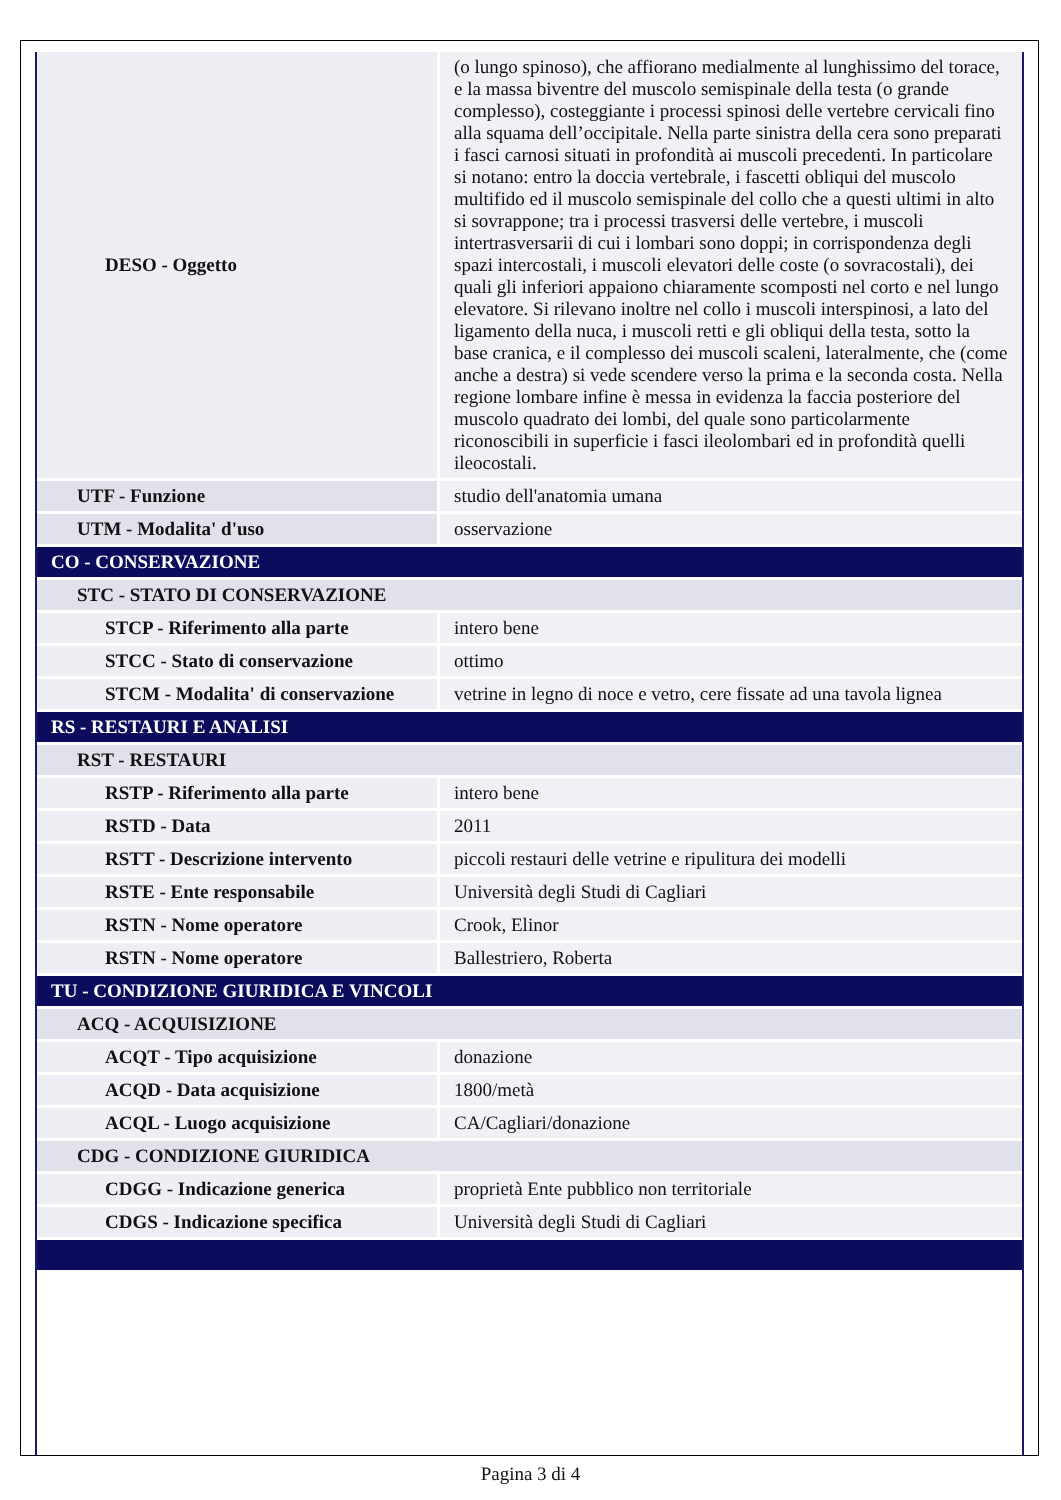| DESO - Oggetto | (o lungo spinoso), che affiorano medialmente al lunghissimo del torace, e la massa biventre del muscolo semispinale della testa (o grande complesso), costeggiante i processi spinosi delle vertebre cervicali fino alla squama dell’occipitale. Nella parte sinistra della cera sono preparati i fasci carnosi situati in profondità ai muscoli precedenti. In particolare si notano: entro la doccia vertebrale, i fascetti obliqui del muscolo multifido ed il muscolo semispinale del collo che a questi ultimi in alto si sovrappone; tra i processi trasversi delle vertebre, i muscoli intertrasversarii di cui i lombari sono doppi; in corrispondenza degli spazi intercostali, i muscoli elevatori delle coste (o sovracostali), dei quali gli inferiori appaiono chiaramente scomposti nel corto e nel lungo elevatore. Si rilevano inoltre nel collo i muscoli interspinosi, a lato del ligamento della nuca, i muscoli retti e gli obliqui della testa, sotto la base cranica, e il complesso dei muscoli scaleni, lateralmente, che (come anche a destra) si vede scendere verso la prima e la seconda costa. Nella regione lombare infine è messa in evidenza la faccia posteriore del muscolo quadrato dei lombi, del quale sono particolarmente riconoscibili in superficie i fasci ileolombari ed in profondità quelli ileocostali. |
| UTF - Funzione | studio dell'anatomia umana |
| UTM - Modalita' d'uso | osservazione |
| CO - CONSERVAZIONE | |
| STC - STATO DI CONSERVAZIONE | |
| STCP - Riferimento alla parte | intero bene |
| STCC - Stato di conservazione | ottimo |
| STCM - Modalita' di conservazione | vetrine in legno di noce e vetro, cere fissate ad una tavola lignea |
| RS - RESTAURI E ANALISI | |
| RST - RESTAURI | |
| RSTP - Riferimento alla parte | intero bene |
| RSTD - Data | 2011 |
| RSTT - Descrizione intervento | piccoli restauri delle vetrine e ripulitura dei modelli |
| RSTE - Ente responsabile | Università degli Studi di Cagliari |
| RSTN - Nome operatore | Crook, Elinor |
| RSTN - Nome operatore | Ballestriero, Roberta |
| TU - CONDIZIONE GIURIDICA E VINCOLI | |
| ACQ - ACQUISIZIONE | |
| ACQT - Tipo acquisizione | donazione |
| ACQD - Data acquisizione | 1800/metà |
| ACQL - Luogo acquisizione | CA/Cagliari/donazione |
| CDG - CONDIZIONE GIURIDICA | |
| CDGG - Indicazione generica | proprietà Ente pubblico non territoriale |
| CDGS - Indicazione specifica | Università degli Studi di Cagliari |
Pagina 3 di 4